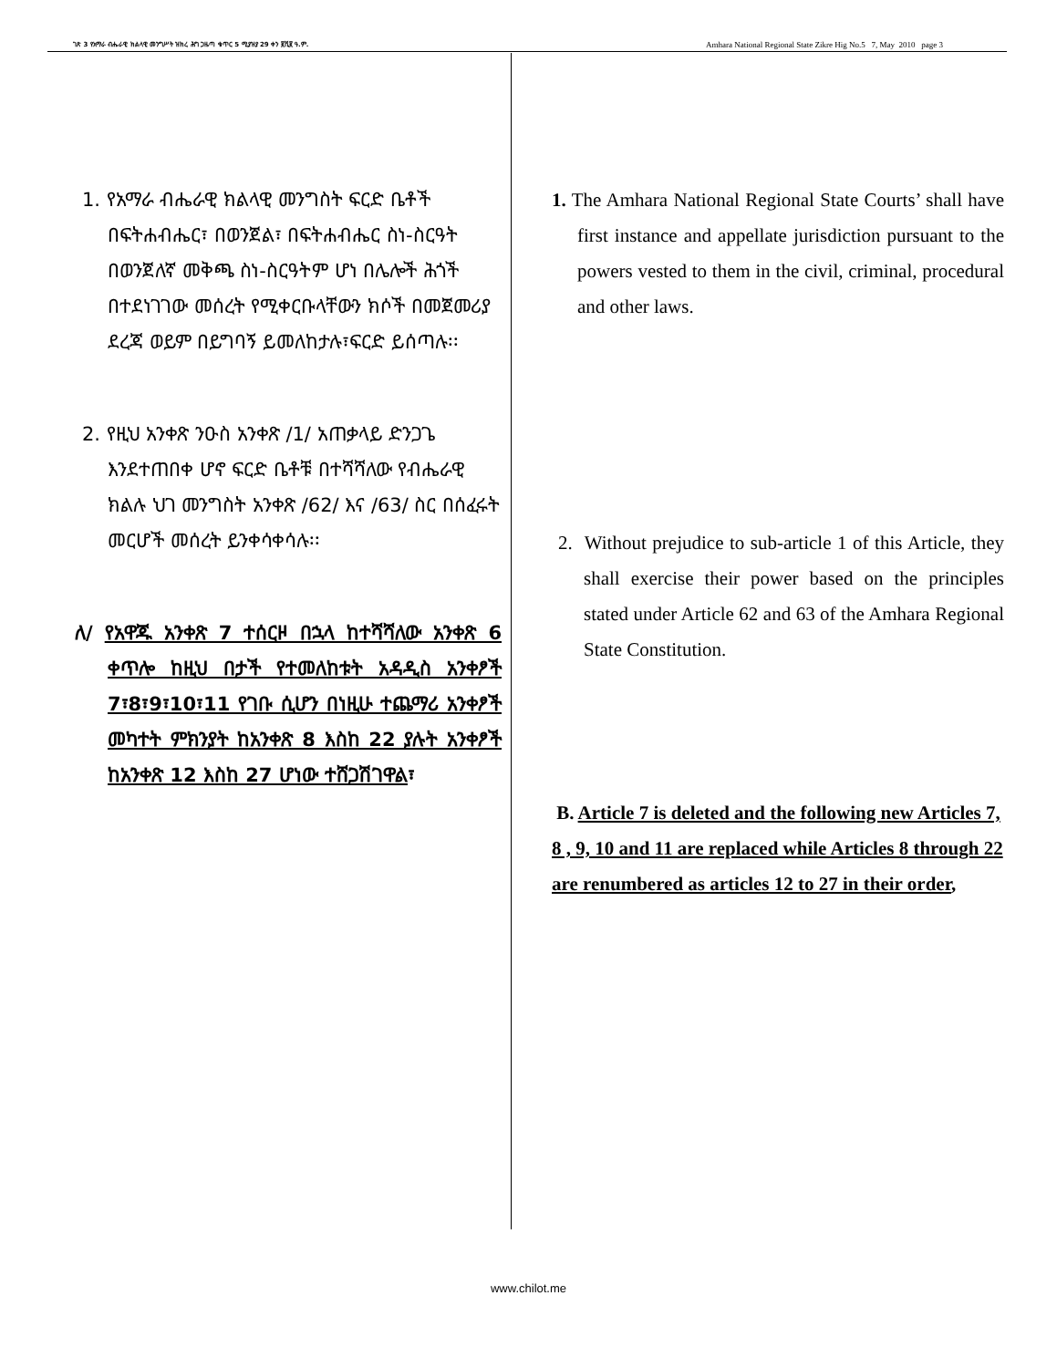ገጽ 3 የአማራ ብሔራዊ ክልላዊ መንግሥት ዝክረ ሕግ ጋዜጣ ቁጥር 5 ሚያዝያ 29 ቀን ፪ሺ፪ ዓ.ም. Amhara National Regional State Zikre Hig No.5 7, May 2010 page 3
1. የአማራ ብሔራዊ ክልላዊ መንግስት ፍርድ ቤቶች በፍትሐብሔር፣ በወንጀል፣ በፍትሐብሔር ስነ-ስርዓት በወንጀለኛ መቅጫ ስነ-ስርዓትም ሆነ በሌሎች ሕጎች በተደነገገው መሰረት የሚቀርቡላቸውን ክሶች በመጀመሪያ ደረጃ ወይም በይግባኝ ይመለከታሉ፣ፍርድ ይሰጣሉ፡፡
2. የዚህ አንቀጽ ንዑስ አንቀጽ /1/ አጠቃላይ ድንጋጌ እንደተጠበቀ ሆኖ ፍርድ ቤቶቹ በተሻሻለው የብሔራዊ ክልሉ ህገ መንግስት አንቀጽ /62/ እና /63/ ስር በሰፈሩት መርሆች መሰረት ይንቀሳቀሳሉ፡፡
ለ/ የአዋጁ አንቀጽ 7 ተሰርዞ በኋላ ከተሻሻለው አንቀጽ 6 ቀጥሎ ከዚህ በታች የተመለከቱት አዳዲስ አንቀፆች 7፣8፣9፣10፣11 የገቡ ሲሆን በነዚሁ ተጨማሪ አንቀፆች መካተት ምክንያት ከአንቀጽ 8 እስከ 22 ያሉት አንቀፆች ከአንቀጽ 12 እስከ 27 ሆነው ተሸጋሽገዋል፣
1. The Amhara National Regional State Courts’ shall have first instance and appellate jurisdiction pursuant to the powers vested to them in the civil, criminal, procedural and other laws.
2. Without prejudice to sub-article 1 of this Article, they shall exercise their power based on the principles stated under Article 62 and 63 of the Amhara Regional State Constitution.
B. Article 7 is deleted and the following new Articles 7, 8 , 9, 10 and 11 are replaced while Articles 8 through 22 are renumbered as articles 12 to 27 in their order,
www.chilot.me